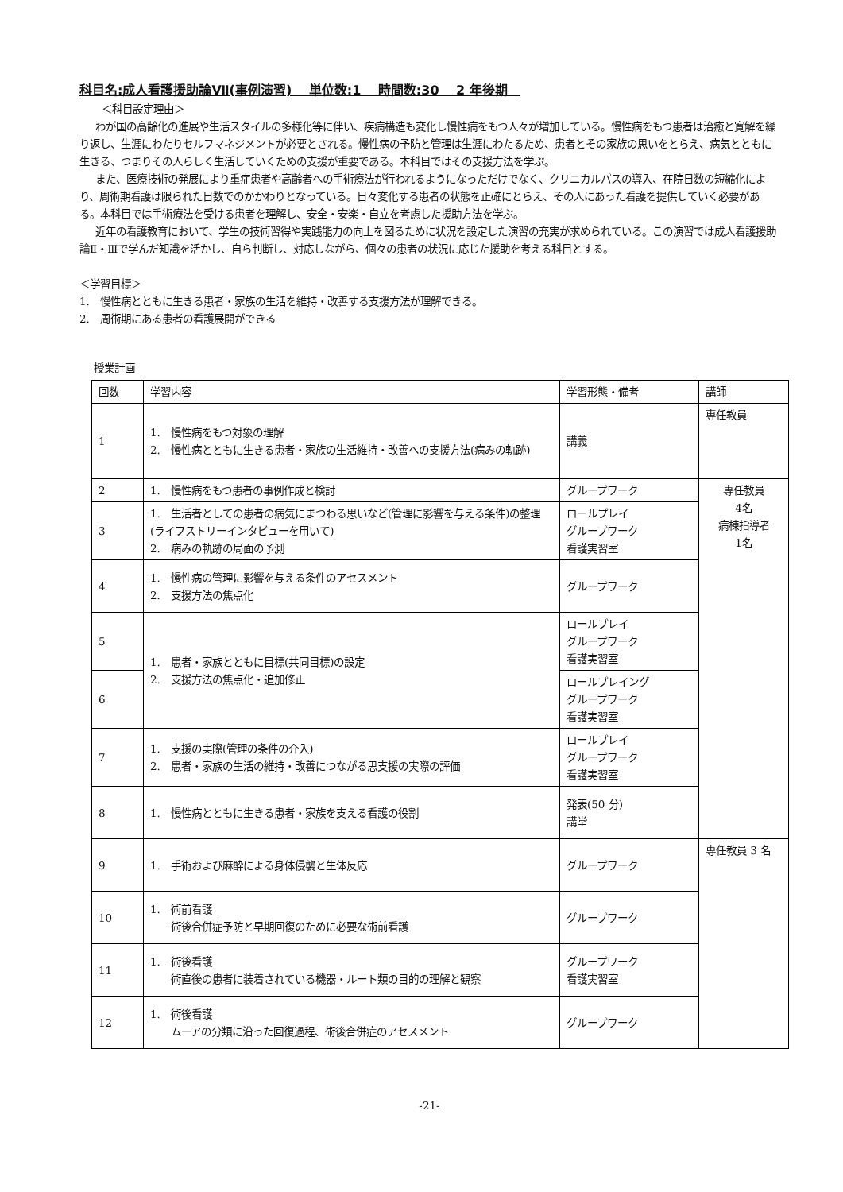科目名:成人看護援助論Ⅶ(事例演習)　 単位数:1　 時間数:30　 2 年後期　
＜科目設定理由＞
わが国の高齢化の進展や生活スタイルの多様化等に伴い、疾病構造も変化し慢性病をもつ人々が増加している。慢性病をもつ患者は治癒と寛解を繰り返し、生涯にわたりセルフマネジメントが必要とされる。慢性病の予防と管理は生涯にわたるため、患者とその家族の思いをとらえ、病気とともに生きる、つまりその人らしく生活していくための支援が重要である。本科目ではその支援方法を学ぶ。
また、医療技術の発展により重症患者や高齢者への手術療法が行われるようになっただけでなく、クリニカルパスの導入、在院日数の短縮化により、周術期看護は限られた日数でのかかわりとなっている。日々変化する患者の状態を正確にとらえ、その人にあった看護を提供していく必要がある。本科目では手術療法を受ける患者を理解し、安全・安楽・自立を考慮した援助方法を学ぶ。
近年の看護教育において、学生の技術習得や実践能力の向上を図るために状況を設定した演習の充実が求められている。この演習では成人看護援助論Ⅱ・Ⅲで学んだ知識を活かし、自ら判断し、対応しながら、個々の患者の状況に応じた援助を考える科目とする。
＜学習目標＞
1.　慢性病とともに生きる患者・家族の生活を維持・改善する支援方法が理解できる。
2.　周術期にある患者の看護展開ができる
授業計画
| 回数 | 学習内容 | 学習形態・備考 | 講師 |
| --- | --- | --- | --- |
| 1 | 1. 慢性病をもつ対象の理解 2. 慢性病とともに生きる患者・家族の生活維持・改善への支援方法(病みの軌跡) | 講義 | 専任教員 |
| 2 | 1. 慢性病をもつ患者の事例作成と検討 | グループワーク | 専任教員 4名 病棟指導者 1名 |
| 3 | 1. 生活者としての患者の病気にまつわる思いなど(管理に影響を与える条件)の整理(ライフストリーインタビューを用いて) 2. 病みの軌跡の局面の予測 | ロールプレイ グループワーク 看護実習室 | |
| 4 | 1. 慢性病の管理に影響を与える条件のアセスメント 2. 支援方法の焦点化 | グループワーク | |
| 5 | 1. 患者・家族とともに目標(共同目標)の設定 2. 支援方法の焦点化・追加修正 | ロールプレイ グループワーク 看護実習室 | |
| 6 | | ロールプレイング グループワーク 看護実習室 | |
| 7 | 1. 支援の実際(管理の条件の介入) 2. 患者・家族の生活の維持・改善につながる思支援の実際の評価 | ロールプレイ グループワーク 看護実習室 | |
| 8 | 1. 慢性病とともに生きる患者・家族を支える看護の役割 | 発表(50 分) 講堂 | |
| 9 | 1. 手術および麻酔による身体侵襲と生体反応 | グループワーク | 専任教員 3 名 |
| 10 | 1. 術前看護 術後合併症予防と早期回復のために必要な術前看護 | グループワーク | |
| 11 | 1. 術後看護 術直後の患者に装着されている機器・ルート類の目的の理解と観察 | グループワーク 看護実習室 | |
| 12 | 1. 術後看護 ムーアの分類に沿った回復過程、術後合併症のアセスメント | グループワーク | |
-21-